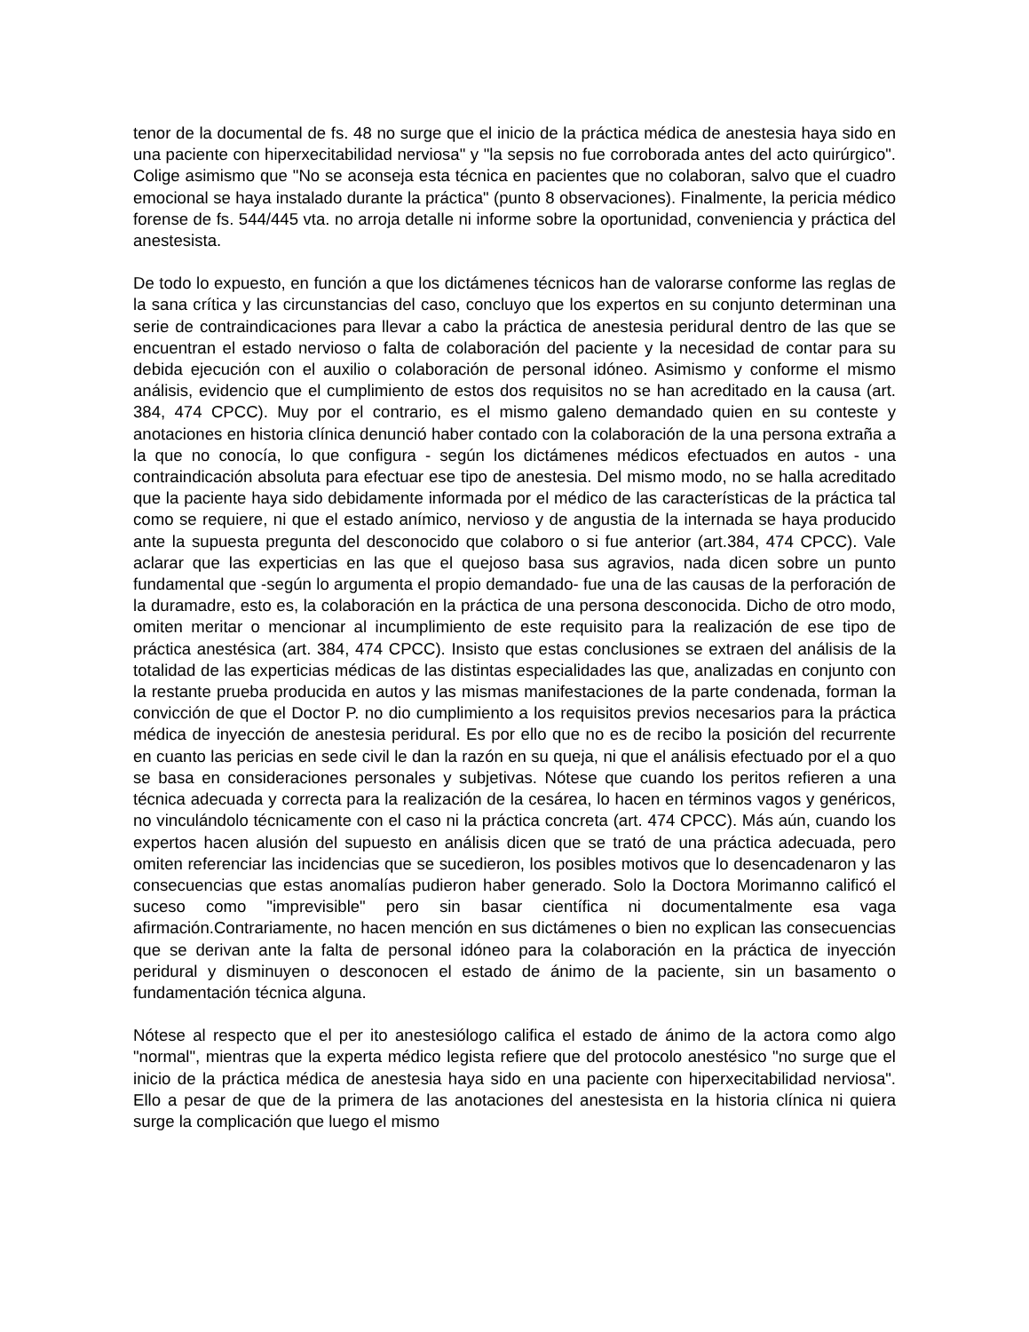tenor de la documental de fs. 48 no surge que el inicio de la práctica médica de anestesia haya sido en una paciente con hiperxecitabilidad nerviosa" y "la sepsis no fue corroborada antes del acto quirúrgico". Colige asimismo que "No se aconseja esta técnica en pacientes que no colaboran, salvo que el cuadro emocional se haya instalado durante la práctica" (punto 8 observaciones). Finalmente, la pericia médico forense de fs. 544/445 vta. no arroja detalle ni informe sobre la oportunidad, conveniencia y práctica del anestesista.
De todo lo expuesto, en función a que los dictámenes técnicos han de valorarse conforme las reglas de la sana crítica y las circunstancias del caso, concluyo que los expertos en su conjunto determinan una serie de contraindicaciones para llevar a cabo la práctica de anestesia peridural dentro de las que se encuentran el estado nervioso o falta de colaboración del paciente y la necesidad de contar para su debida ejecución con el auxilio o colaboración de personal idóneo. Asimismo y conforme el mismo análisis, evidencio que el cumplimiento de estos dos requisitos no se han acreditado en la causa (art. 384, 474 CPCC). Muy por el contrario, es el mismo galeno demandado quien en su conteste y anotaciones en historia clínica denunció haber contado con la colaboración de la una persona extraña a la que no conocía, lo que configura - según los dictámenes médicos efectuados en autos - una contraindicación absoluta para efectuar ese tipo de anestesia. Del mismo modo, no se halla acreditado que la paciente haya sido debidamente informada por el médico de las características de la práctica tal como se requiere, ni que el estado anímico, nervioso y de angustia de la internada se haya producido ante la supuesta pregunta del desconocido que colaboro o si fue anterior (art.384, 474 CPCC). Vale aclarar que las experticias en las que el quejoso basa sus agravios, nada dicen sobre un punto fundamental que -según lo argumenta el propio demandado- fue una de las causas de la perforación de la duramadre, esto es, la colaboración en la práctica de una persona desconocida. Dicho de otro modo, omiten meritar o mencionar al incumplimiento de este requisito para la realización de ese tipo de práctica anestésica (art. 384, 474 CPCC). Insisto que estas conclusiones se extraen del análisis de la totalidad de las experticias médicas de las distintas especialidades las que, analizadas en conjunto con la restante prueba producida en autos y las mismas manifestaciones de la parte condenada, forman la convicción de que el Doctor P. no dio cumplimiento a los requisitos previos necesarios para la práctica médica de inyección de anestesia peridural. Es por ello que no es de recibo la posición del recurrente en cuanto las pericias en sede civil le dan la razón en su queja, ni que el análisis efectuado por el a quo se basa en consideraciones personales y subjetivas. Nótese que cuando los peritos refieren a una técnica adecuada y correcta para la realización de la cesárea, lo hacen en términos vagos y genéricos, no vinculándolo técnicamente con el caso ni la práctica concreta (art. 474 CPCC). Más aún, cuando los expertos hacen alusión del supuesto en análisis dicen que se trató de una práctica adecuada, pero omiten referenciar las incidencias que se sucedieron, los posibles motivos que lo desencadenaron y las consecuencias que estas anomalías pudieron haber generado. Solo la Doctora Morimanno calificó el suceso como "imprevisible" pero sin basar científica ni documentalmente esa vaga afirmación.Contrariamente, no hacen mención en sus dictámenes o bien no explican las consecuencias que se derivan ante la falta de personal idóneo para la colaboración en la práctica de inyección peridural y disminuyen o desconocen el estado de ánimo de la paciente, sin un basamento o fundamentación técnica alguna.
Nótese al respecto que el per ito anestesiólogo califica el estado de ánimo de la actora como algo "normal", mientras que la experta médico legista refiere que del protocolo anestésico "no surge que el inicio de la práctica médica de anestesia haya sido en una paciente con hiperxecitabilidad nerviosa". Ello a pesar de que de la primera de las anotaciones del anestesista en la historia clínica ni quiera surge la complicación que luego el mismo